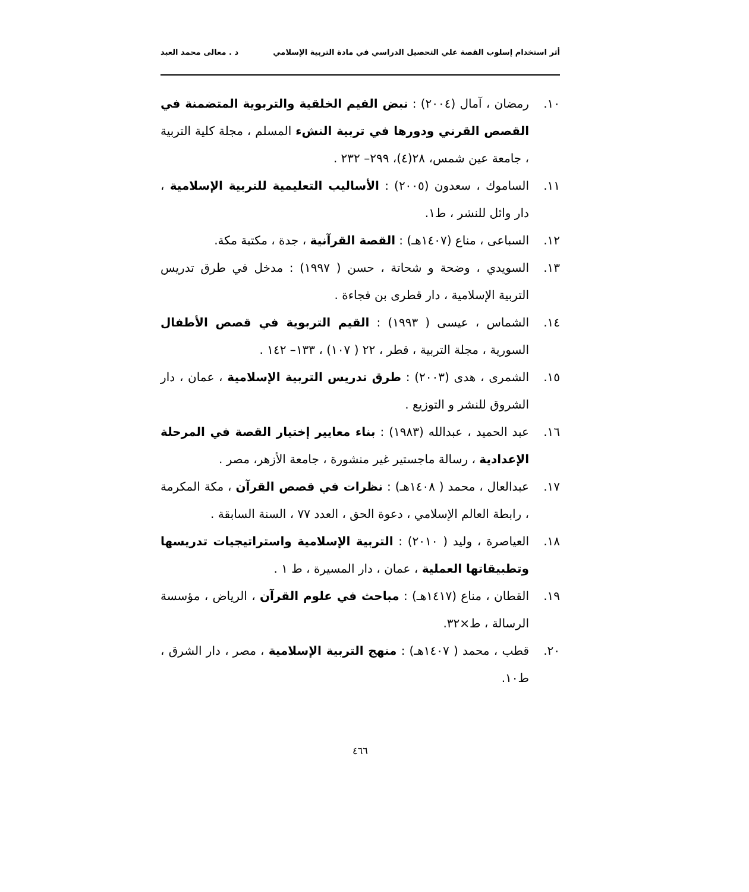أثر استخدام إسلوب القصة علي التحصيل الدراسي في مادة التربية الإسلامي د . معالى محمد العبد
١٠. رمضان ، آمال (٢٠٠٤) : نبض القيم الخلقية والتربوية المتضمنة في القصص القرني ودورها في تربية النشء المسلم ، مجلة كلية التربية ، جامعة عين شمس، ٢٨(٤)، ٢٩٩– ٢٣٢ .
١١. الساموك ، سعدون (٢٠٠٥) : الأساليب التعليمية للتربية الإسلامية ، دار وائل للنشر ، ط١.
١٢. السباعى ، مناع (١٤٠٧هـ) : القصة القرآنية ، جدة ، مكتبة مكة.
١٣. السويدي ، وضحة و شحاتة ، حسن ( ١٩٩٧) : مدخل في طرق تدريس التربية الإسلامية ، دار قطرى بن فجاءة .
١٤. الشماس ، عيسى ( ١٩٩٣) : القيم التربوية في قصص الأطفال السورية ، مجلة التربية ، قطر ، ٢٢ ( ١٠٧) ، ١٣٣– ١٤٢ .
١٥. الشمرى ، هدى (٢٠٠٣) : طرق تدريس التربية الإسلامية ، عمان ، دار الشروق للنشر و التوزيع .
١٦. عبد الحميد ، عبدالله (١٩٨٣) : بناء معايير إختيار القصة في المرحلة الإعدادية ، رسالة ماجستير غير منشورة ، جامعة الأزهر، مصر .
١٧. عبدالعال ، محمد ( ١٤٠٨هـ) : نظرات في قصص القرآن ، مكة المكرمة ، رابطة العالم الإسلامي ، دعوة الحق ، العدد ٧٧ ، السنة السابقة .
١٨. العياصرة ، وليد ( ٢٠١٠) : التربية الإسلامية واستراتيجيات تدريسها وتطبيقاتها العملية ، عمان ، دار المسيرة ، ط ١ .
١٩. القطان ، مناع (١٤١٧هـ) : مباحث في علوم القرآن ، الرياض ، مؤسسة الرسالة ، ط×٣٢.
٢٠. قطب ، محمد ( ١٤٠٧هـ) : منهج التربية الإسلامية ، مصر ، دار الشرق ، ط١٠.
٤٦٦